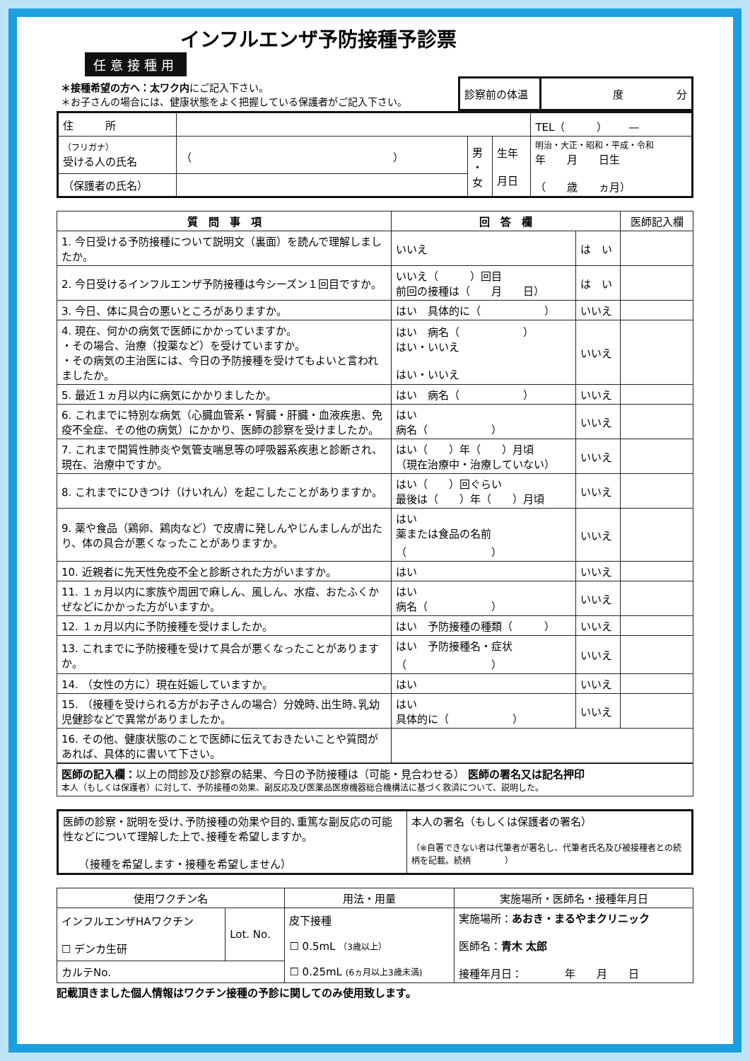インフルエンザ予防接種予診票
任意接種用
| ＊接種希望の方へ：太ワク内 にご記入下さい。 ＊お子さんの場合には、健康状態をよく把握している保護者がご記入下さい。 | 診察前の体温 | 度 分 |
| 住 所 | | | | TEL（ ） — |
| （フリガナ） 受ける人の氏名 | （ ） | 男 ・ 女 | 生年 月日 | 明治・大正・昭和・平成・令和 年 月 日生 （ 歳 ヵ月） |
| （保護者の氏名） | | | | |
| 質 問 事 項 | 回 答 欄 | | 医師記入欄 |
| --- | --- | --- | --- |
| 1. 今日受ける予防接種について説明文（裏面）を読んで理解しましたか。 | いいえ | は い | |
| 2. 今日受けるインフルエンザ予防接種は今シーズン１回目ですか。 | いいえ（ ）回目 前回の接種は（ 月 日） | は い | |
| 3. 今日、体に具合の悪いところがありますか。 | はい 具体的に（ ） | いいえ | |
| 4. 現在、何かの病気で医師にかかっていますか。 ・その場合、治療（投薬など）を受けていますか。 ・その病気の主治医には、今日の予防接種を受けてもよいと言われましたか。 | はい 病名（ ） はい・いいえ はい・いいえ | いいえ | |
| 5. 最近１ヵ月以内に病気にかかりましたか。 | はい 病名（ ） | いいえ | |
| 6. これまでに特別な病気（心臓血管系・腎臓・肝臓・血液疾患、免疫不全症、その他の病気）にかかり、医師の診察を受けましたか。 | はい 病名（ ） | いいえ | |
| 7. これまで間質性肺炎や気管支喘息等の呼吸器系疾患と診断され、現在、治療中ですか。 | はい（ ）年（ ）月頃 （現在治療中・治療していない） | いいえ | |
| 8. これまでにひきつけ（けいれん）を起こしたことがありますか。 | はい（ ）回ぐらい 最後は（ ）年（ ）月頃 | いいえ | |
| 9. 薬や食品（鶏卵、鶏肉など）で皮膚に発しんやじんましんが出たり、体の具合が悪くなったことがありますか。 | はい 薬または食品の名前 （ ） | いいえ | |
| 10. 近親者に先天性免疫不全と診断された方がいますか。 | はい | いいえ | |
| 11. １ヵ月以内に家族や周囲で麻しん、風しん、水痘、おたふくかぜなどにかかった方がいますか。 | はい 病名（ ） | いいえ | |
| 12. １ヵ月以内に予防接種を受けましたか。 | はい 予防接種の種類（ ） | いいえ | |
| 13. これまでに予防接種を受けて具合が悪くなったことがありますか。 | はい 予防接種名・症状 （ ） | いいえ | |
| 14. （女性の方に）現在妊娠していますか。 | はい | いいえ | |
| 15. （接種を受けられる方がお子さんの場合）分娩時､出生時､乳幼児健診などで異常がありましたか。 | はい 具体的に（ ） | いいえ | |
| 16. その他、健康状態のことで医師に伝えておきたいことや質問があれば、具体的に書いて下さい。 | | | |
| 医師の記入欄： 以上の問診及び診察の結果、今日の予防接種は（可能・見合わせる） 医師の署名又は記名押印 本人（もしくは保護者）に対して、予防接種の効果、副反応及び医薬品医療機器総合機構法に基づく救済について、説明した。 |
| 医師の診察・説明を受け､予防接種の効果や目的､重篤な副反応の可能性などについて理解した上で､接種を希望しますか。 （接種を希望します・接種を希望しません） | 本人の署名（もしくは保護者の署名） （※自署できない者は代筆者が署名し、代筆者氏名及び被接種者との続柄を記載。続柄 ） |
| 使用ワクチン名 | | 用法・用量 | 実施場所・医師名・接種年月日 |
| --- | --- | --- | --- |
| インフルエンザHAワクチン ☐ デンカ生研 | Lot. No. | 皮下接種 ☐ 0.5mL （3歳以上） ☐ 0.25mL (6ヵ月以上3歳未満) | 実施場所： あおき・まるやまクリニック 医師名： 青木 太郎 接種年月日： 年 月 日 |
| カルテNo. | | | |
記載頂きました個人情報はワクチン接種の予診に関してのみ使用致します。